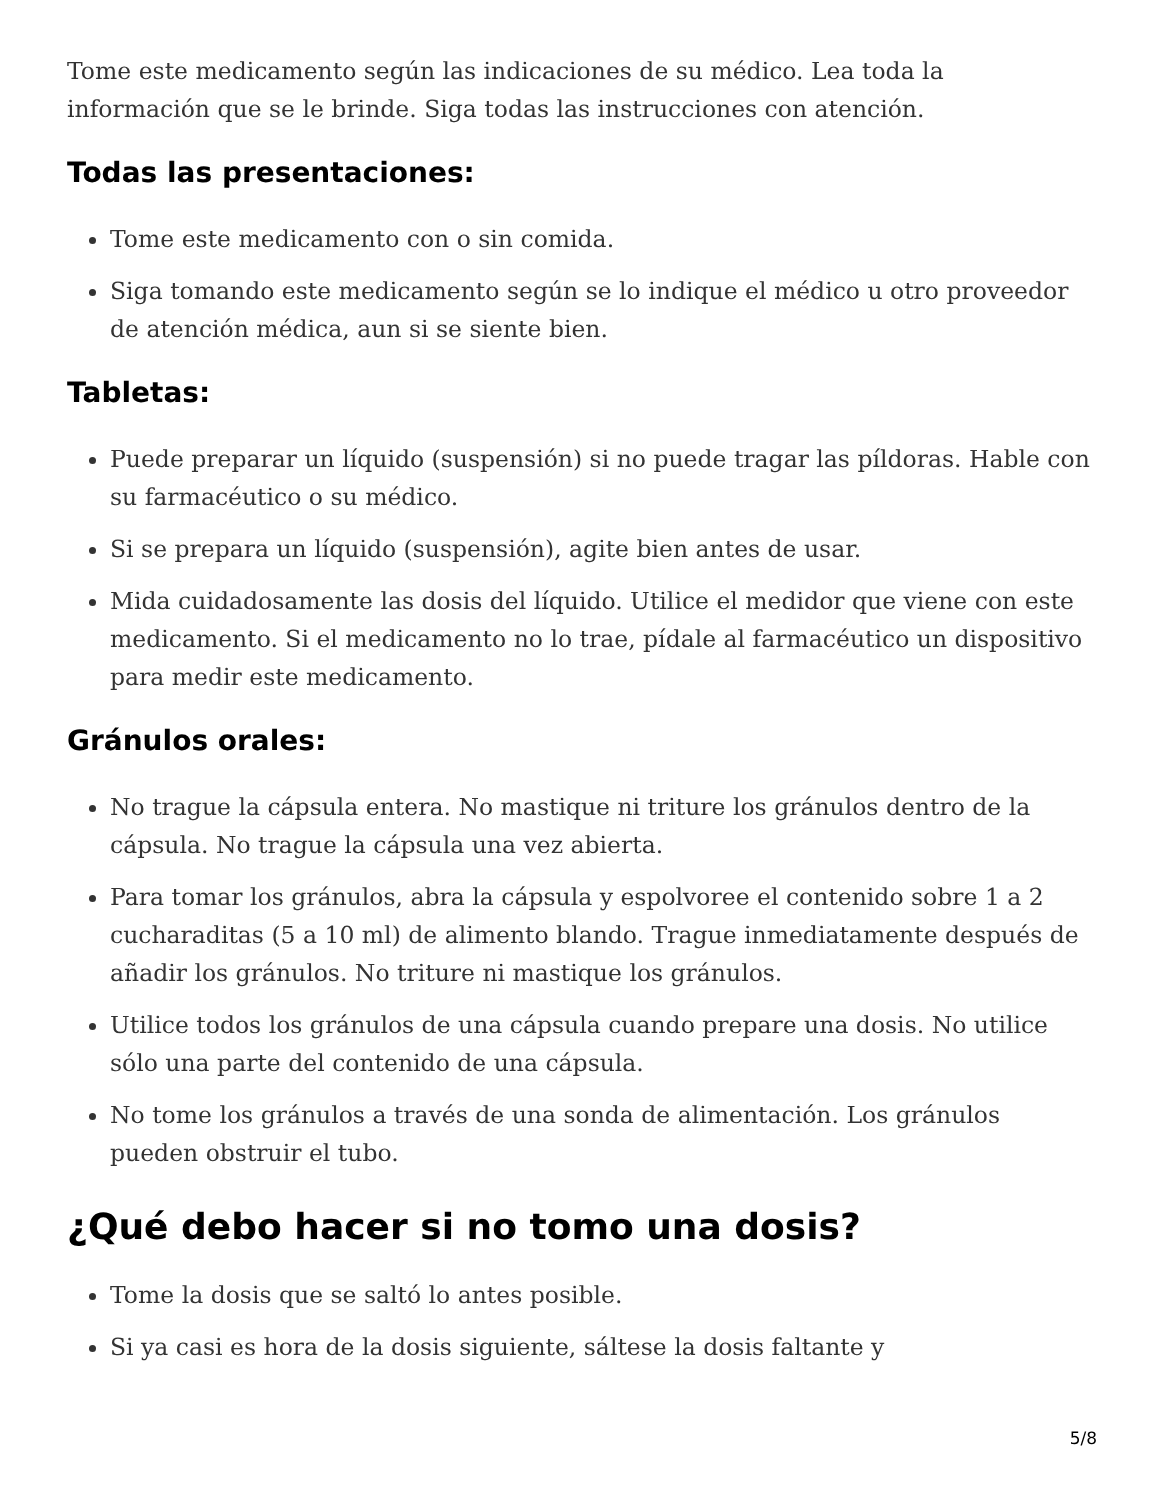Tome este medicamento según las indicaciones de su médico. Lea toda la información que se le brinde. Siga todas las instrucciones con atención.
Todas las presentaciones:
Tome este medicamento con o sin comida.
Siga tomando este medicamento según se lo indique el médico u otro proveedor de atención médica, aun si se siente bien.
Tabletas:
Puede preparar un líquido (suspensión) si no puede tragar las píldoras. Hable con su farmacéutico o su médico.
Si se prepara un líquido (suspensión), agite bien antes de usar.
Mida cuidadosamente las dosis del líquido. Utilice el medidor que viene con este medicamento. Si el medicamento no lo trae, pídale al farmacéutico un dispositivo para medir este medicamento.
Gránulos orales:
No trague la cápsula entera. No mastique ni triture los gránulos dentro de la cápsula. No trague la cápsula una vez abierta.
Para tomar los gránulos, abra la cápsula y espolvoree el contenido sobre 1 a 2 cucharaditas (5 a 10 ml) de alimento blando. Trague inmediatamente después de añadir los gránulos. No triture ni mastique los gránulos.
Utilice todos los gránulos de una cápsula cuando prepare una dosis. No utilice sólo una parte del contenido de una cápsula.
No tome los gránulos a través de una sonda de alimentación. Los gránulos pueden obstruir el tubo.
¿Qué debo hacer si no tomo una dosis?
Tome la dosis que se saltó lo antes posible.
Si ya casi es hora de la dosis siguiente, sáltese la dosis faltante y
5/8